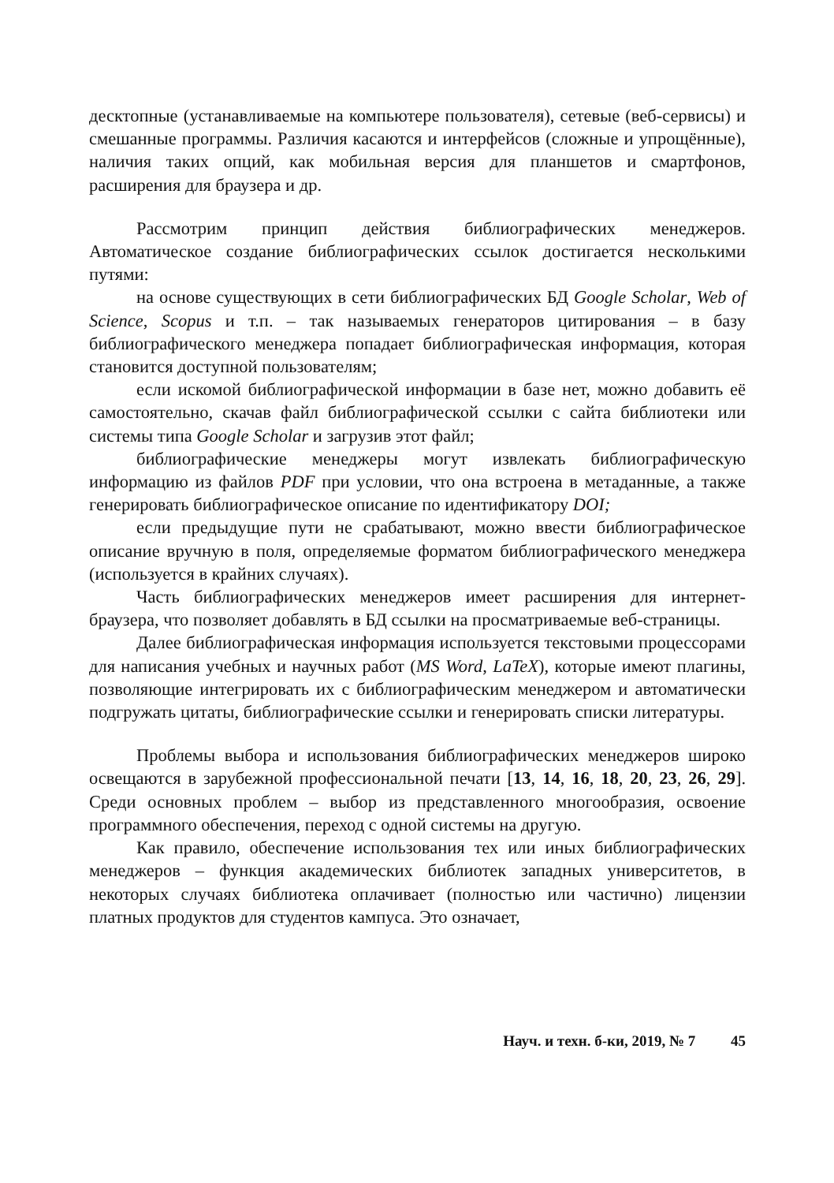десктопные (устанавливаемые на компьютере пользователя), сетевые (веб-сервисы) и смешанные программы. Различия касаются и интерфейсов (сложные и упрощённые), наличия таких опций, как мобильная версия для планшетов и смартфонов, расширения для браузера и др.
Рассмотрим принцип действия библиографических менеджеров. Автоматическое создание библиографических ссылок достигается несколькими путями:
на основе существующих в сети библиографических БД Google Scholar, Web of Science, Scopus и т.п. – так называемых генераторов цитирования – в базу библиографического менеджера попадает библиографическая информация, которая становится доступной пользователям;
если искомой библиографической информации в базе нет, можно добавить её самостоятельно, скачав файл библиографической ссылки с сайта библиотеки или системы типа Google Scholar и загрузив этот файл;
библиографические менеджеры могут извлекать библиографическую информацию из файлов PDF при условии, что она встроена в метаданные, а также генерировать библиографическое описание по идентификатору DOI;
если предыдущие пути не срабатывают, можно ввести библиографическое описание вручную в поля, определяемые форматом библиографического менеджера (используется в крайних случаях).
Часть библиографических менеджеров имеет расширения для интернет-браузера, что позволяет добавлять в БД ссылки на просматриваемые веб-страницы.
Далее библиографическая информация используется текстовыми процессорами для написания учебных и научных работ (MS Word, LaTeX), которые имеют плагины, позволяющие интегрировать их с библиографическим менеджером и автоматически подгружать цитаты, библиографические ссылки и генерировать списки литературы.
Проблемы выбора и использования библиографических менеджеров широко освещаются в зарубежной профессиональной печати [13, 14, 16, 18, 20, 23, 26, 29]. Среди основных проблем – выбор из представленного многообразия, освоение программного обеспечения, переход с одной системы на другую.
Как правило, обеспечение использования тех или иных библиографических менеджеров – функция академических библиотек западных университетов, в некоторых случаях библиотека оплачивает (полностью или частично) лицензии платных продуктов для студентов кампуса. Это означает,
Науч. и техн. б-ки, 2019, № 7 45